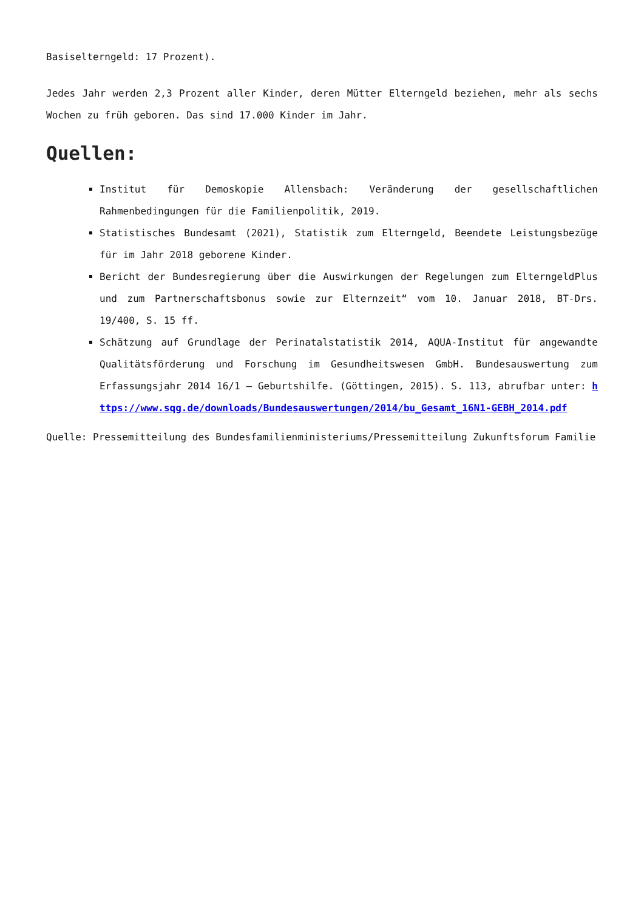Basiselterngeld: 17 Prozent).
Jedes Jahr werden 2,3 Prozent aller Kinder, deren Mütter Elterngeld beziehen, mehr als sechs Wochen zu früh geboren. Das sind 17.000 Kinder im Jahr.
Quellen:
Institut für Demoskopie Allensbach: Veränderung der gesellschaftlichen Rahmenbedingungen für die Familienpolitik, 2019.
Statistisches Bundesamt (2021), Statistik zum Elterngeld, Beendete Leistungsbezüge für im Jahr 2018 geborene Kinder.
Bericht der Bundesregierung über die Auswirkungen der Regelungen zum ElterngeldPlus und zum Partnerschaftsbonus sowie zur Elternzeit“ vom 10. Januar 2018, BT-Drs. 19/400, S. 15 ff.
Schätzung auf Grundlage der Perinatalstatistik 2014, AQUA-Institut für angewandte Qualitätsförderung und Forschung im Gesundheitswesen GmbH. Bundesauswertung zum Erfassungsjahr 2014 16/1 – Geburtshilfe. (Göttingen, 2015). S. 113, abrufbar unter: https://www.sqg.de/downloads/Bundesauswertungen/2014/bu_Gesamt_16N1-GEBH_2014.pdf
Quelle: Pressemitteilung des Bundesfamilienministeriums/Pressemitteilung Zukunftsforum Familie